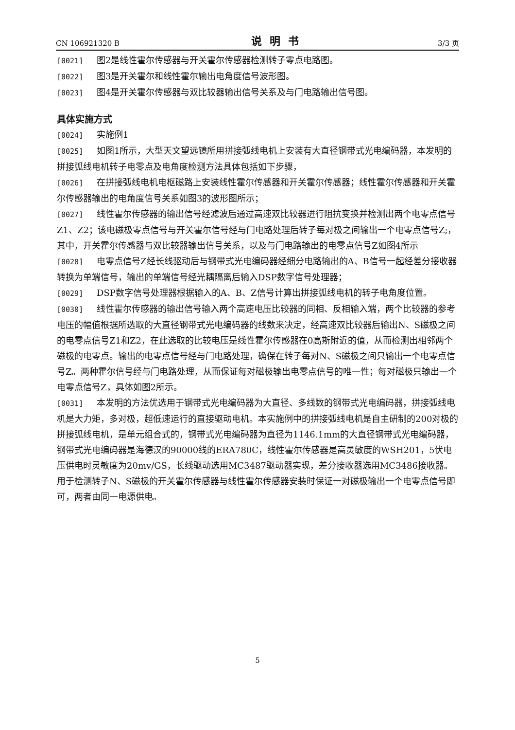CN 106921320 B 说明书 3/3 页
[0021] 图2是线性霍尔传感器与开关霍尔传感器检测转子零点电路图。
[0022] 图3是开关霍尔和线性霍尔输出电角度信号波形图。
[0023] 图4是开关霍尔传感器与双比较器输出信号关系及与门电路输出信号图。
具体实施方式
[0024] 实施例1
[0025] 如图1所示，大型天文望远镜所用拼接弧线电机上安装有大直径钢带式光电编码器，本发明的拼接弧线电机转子电零点及电角度检测方法具体包括如下步骤，
[0026] 在拼接弧线电机电枢磁路上安装线性霍尔传感器和开关霍尔传感器；线性霍尔传感器和开关霍尔传感器输出的电角度信号关系如图3的波形图所示；
[0027] 线性霍尔传感器的输出信号经滤波后通过高速双比较器进行阻抗变换并检测出两个电零点信号Z1、Z2；该电磁极零点信号与开关霍尔信号经与门电路处理后转子每对极之间输出一个电零点信号Z;，其中，开关霍尔传感器与双比较器输出信号关系，以及与门电路输出的电零点信号Z如图4所示
[0028] 电零点信号Z经长线驱动后与钢带式光电编码器经细分电路输出的A、B信号一起经差分接收器转换为单端信号，输出的单端信号经光耦隔离后输入DSP数字信号处理器；
[0029] DSP数字信号处理器根据输入的A、B、Z信号计算出拼接弧线电机的转子电角度位置。
[0030] 线性霍尔传感器的输出信号输入两个高速电压比较器的同相、反相输入端，两个比较器的参考电压的幅值根据所选取的大直径钢带式光电编码器的线数来决定，经高速双比较器后输出N、S磁极之间的电零点信号Z1和Z2，在此选取的比较电压是线性霍尔传感器在0高斯附近的值，从而检测出相邻两个磁极的电零点。输出的电零点信号经与门电路处理，确保在转子每对N、S磁极之间只输出一个电零点信号Z。两种霍尔信号经与门电路处理，从而保证每对磁极输出电零点信号的唯一性；每对磁极只输出一个电零点信号Z，具体如图2所示。
[0031] 本发明的方法优选用于钢带式光电编码器为大直径、多线数的钢带式光电编码器，拼接弧线电机是大力矩，多对极，超低速运行的直接驱动电机。本实施例中的拼接弧线电机是自主研制的200对极的拼接弧线电机，是单元组合式的，钢带式光电编码器为直径为1146.1mm的大直径钢带式光电编码器，钢带式光电编码器是海德汉的90000线的ERA780C，线性霍尔传感器是高灵敏度的WSH201，5伏电压供电时灵敏度为20mv/GS，长线驱动选用MC3487驱动器实现，差分接收器选用MC3486接收器。用于检测转子N、S磁极的开关霍尔传感器与线性霍尔传感器安装时保证一对磁极输出一个电零点信号即可，两者由同一电源供电。
5